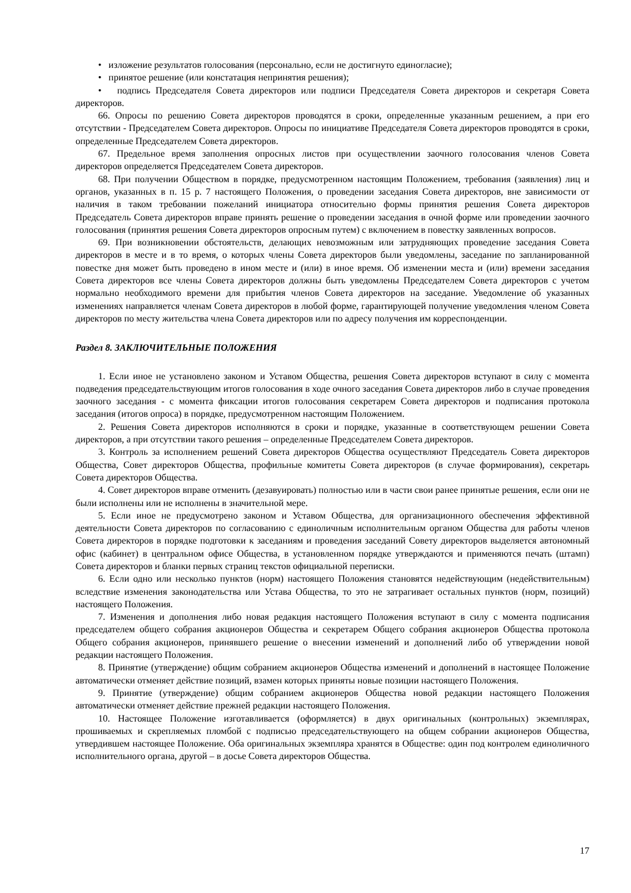• изложение результатов голосования (персонально, если не достигнуто единогласие);
• принятое решение (или констатация непринятия решения);
• подпись Председателя Совета директоров или подписи Председателя Совета директоров и секретаря Совета директоров.
66. Опросы по решению Совета директоров проводятся в сроки, определенные указанным решением, а при его отсутствии - Председателем Совета директоров. Опросы по инициативе Председателя Совета директоров проводятся в сроки, определенные Председателем Совета директоров.
67. Предельное время заполнения опросных листов при осуществлении заочного голосования членов Совета директоров определяется Председателем Совета директоров.
68. При получении Обществом в порядке, предусмотренном настоящим Положением, требования (заявления) лиц и органов, указанных в п. 15 р. 7 настоящего Положения, о проведении заседания Совета директоров, вне зависимости от наличия в таком требовании пожеланий инициатора относительно формы принятия решения Совета директоров Председатель Совета директоров вправе принять решение о проведении заседания в очной форме или проведении заочного голосования (принятия решения Совета директоров опросным путем) с включением в повестку заявленных вопросов.
69. При возникновении обстоятельств, делающих невозможным или затрудняющих проведение заседания Совета директоров в месте и в то время, о которых члены Совета директоров были уведомлены, заседание по запланированной повестке дня может быть проведено в ином месте и (или) в иное время. Об изменении места и (или) времени заседания Совета директоров все члены Совета директоров должны быть уведомлены Председателем Совета директоров с учетом нормально необходимого времени для прибытия членов Совета директоров на заседание. Уведомление об указанных изменениях направляется членам Совета директоров в любой форме, гарантирующей получение уведомления членом Совета директоров по месту жительства члена Совета директоров или по адресу получения им корреспонденции.
Раздел 8. ЗАКЛЮЧИТЕЛЬНЫЕ ПОЛОЖЕНИЯ
1. Если иное не установлено законом и Уставом Общества, решения Совета директоров вступают в силу с момента подведения председательствующим итогов голосования в ходе очного заседания Совета директоров либо в случае проведения заочного заседания - с момента фиксации итогов голосования секретарем Совета директоров и подписания протокола заседания (итогов опроса) в порядке, предусмотренном настоящим Положением.
2. Решения Совета директоров исполняются в сроки и порядке, указанные в соответствующем решении Совета директоров, а при отсутствии такого решения – определенные Председателем Совета директоров.
3. Контроль за исполнением решений Совета директоров Общества осуществляют Председатель Совета директоров Общества, Совет директоров Общества, профильные комитеты Совета директоров (в случае формирования), секретарь Совета директоров Общества.
4. Совет директоров вправе отменить (дезавуировать) полностью или в части свои ранее принятые решения, если они не были исполнены или не исполнены в значительной мере.
5. Если иное не предусмотрено законом и Уставом Общества, для организационного обеспечения эффективной деятельности Совета директоров по согласованию с единоличным исполнительным органом Общества для работы членов Совета директоров в порядке подготовки к заседаниям и проведения заседаний Совету директоров выделяется автономный офис (кабинет) в центральном офисе Общества, в установленном порядке утверждаются и применяются печать (штамп) Совета директоров и бланки первых страниц текстов официальной переписки.
6. Если одно или несколько пунктов (норм) настоящего Положения становятся недействующим (недействительным) вследствие изменения законодательства или Устава Общества, то это не затрагивает остальных пунктов (норм, позиций) настоящего Положения.
7. Изменения и дополнения либо новая редакция настоящего Положения вступают в силу с момента подписания председателем общего собрания акционеров Общества и секретарем Общего собрания акционеров Общества протокола Общего собрания акционеров, принявшего решение о внесении изменений и дополнений либо об утверждении новой редакции настоящего Положения.
8. Принятие (утверждение) общим собранием акционеров Общества изменений и дополнений в настоящее Положение автоматически отменяет действие позиций, взамен которых приняты новые позиции настоящего Положения.
9. Принятие (утверждение) общим собранием акционеров Общества новой редакции настоящего Положения автоматически отменяет действие прежней редакции настоящего Положения.
10. Настоящее Положение изготавливается (оформляется) в двух оригинальных (контрольных) экземплярах, прошиваемых и скрепляемых пломбой с подписью председательствующего на общем собрании акционеров Общества, утвердившем настоящее Положение. Оба оригинальных экземпляра хранятся в Обществе: один под контролем единоличного исполнительного органа, другой – в досье Совета директоров Общества.
17